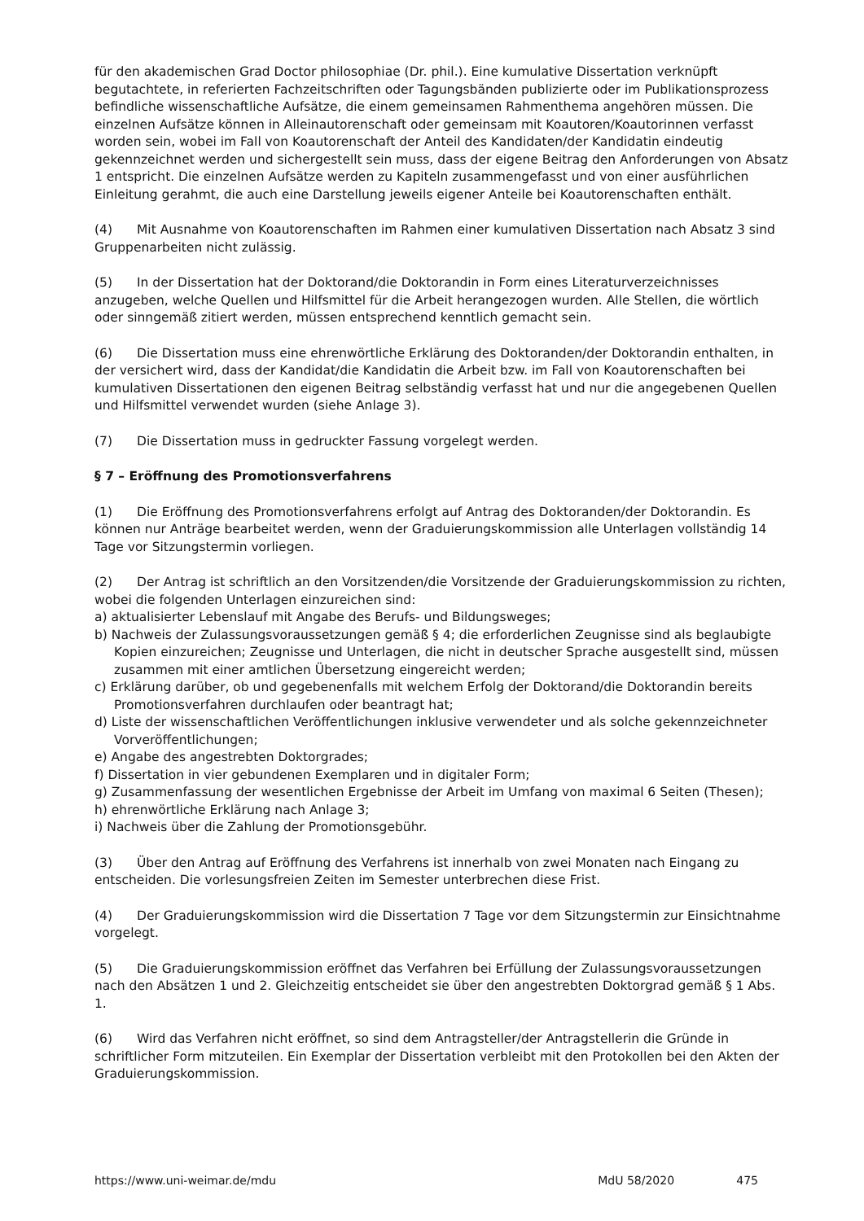für den akademischen Grad Doctor philosophiae (Dr. phil.). Eine kumulative Dissertation verknüpft begutachtete, in referierten Fachzeitschriften oder Tagungsbänden publizierte oder im Publikationsprozess befindliche wissenschaftliche Aufsätze, die einem gemeinsamen Rahmenthema angehören müssen. Die einzelnen Aufsätze können in Alleinautorenschaft oder gemeinsam mit Koautoren/Koautorinnen verfasst worden sein, wobei im Fall von Koautorenschaft der Anteil des Kandidaten/der Kandidatin eindeutig gekennzeichnet werden und sichergestellt sein muss, dass der eigene Beitrag den Anforderungen von Absatz 1 entspricht. Die einzelnen Aufsätze werden zu Kapiteln zusammengefasst und von einer ausführlichen Einleitung gerahmt, die auch eine Darstellung jeweils eigener Anteile bei Koautorenschaften enthält.
(4) Mit Ausnahme von Koautorenschaften im Rahmen einer kumulativen Dissertation nach Absatz 3 sind Gruppenarbeiten nicht zulässig.
(5) In der Dissertation hat der Doktorand/die Doktorandin in Form eines Literaturverzeichnisses anzugeben, welche Quellen und Hilfsmittel für die Arbeit herangezogen wurden. Alle Stellen, die wörtlich oder sinngemäß zitiert werden, müssen entsprechend kenntlich gemacht sein.
(6) Die Dissertation muss eine ehrenwörtliche Erklärung des Doktoranden/der Doktorandin enthalten, in der versichert wird, dass der Kandidat/die Kandidatin die Arbeit bzw. im Fall von Koautorenschaften bei kumulativen Dissertationen den eigenen Beitrag selbständig verfasst hat und nur die angegebenen Quellen und Hilfsmittel verwendet wurden (siehe Anlage 3).
(7) Die Dissertation muss in gedruckter Fassung vorgelegt werden.
§ 7 – Eröffnung des Promotionsverfahrens
(1) Die Eröffnung des Promotionsverfahrens erfolgt auf Antrag des Doktoranden/der Doktorandin. Es können nur Anträge bearbeitet werden, wenn der Graduierungskommission alle Unterlagen vollständig 14 Tage vor Sitzungstermin vorliegen.
(2) Der Antrag ist schriftlich an den Vorsitzenden/die Vorsitzende der Graduierungskommission zu richten, wobei die folgenden Unterlagen einzureichen sind:
a) aktualisierter Lebenslauf mit Angabe des Berufs- und Bildungsweges;
b) Nachweis der Zulassungsvoraussetzungen gemäß § 4; die erforderlichen Zeugnisse sind als beglaubigte Kopien einzureichen; Zeugnisse und Unterlagen, die nicht in deutscher Sprache ausgestellt sind, müssen zusammen mit einer amtlichen Übersetzung eingereicht werden;
c) Erklärung darüber, ob und gegebenenfalls mit welchem Erfolg der Doktorand/die Doktorandin bereits Promotionsverfahren durchlaufen oder beantragt hat;
d) Liste der wissenschaftlichen Veröffentlichungen inklusive verwendeter und als solche gekennzeichneter Vorveröffentlichungen;
e) Angabe des angestrebten Doktorgrades;
f) Dissertation in vier gebundenen Exemplaren und in digitaler Form;
g) Zusammenfassung der wesentlichen Ergebnisse der Arbeit im Umfang von maximal 6 Seiten (Thesen);
h) ehrenwörtliche Erklärung nach Anlage 3;
i) Nachweis über die Zahlung der Promotionsgebühr.
(3) Über den Antrag auf Eröffnung des Verfahrens ist innerhalb von zwei Monaten nach Eingang zu entscheiden. Die vorlesungsfreien Zeiten im Semester unterbrechen diese Frist.
(4) Der Graduierungskommission wird die Dissertation 7 Tage vor dem Sitzungstermin zur Einsichtnahme vorgelegt.
(5) Die Graduierungskommission eröffnet das Verfahren bei Erfüllung der Zulassungsvoraussetzungen nach den Absätzen 1 und 2. Gleichzeitig entscheidet sie über den angestrebten Doktorgrad gemäß § 1 Abs. 1.
(6) Wird das Verfahren nicht eröffnet, so sind dem Antragsteller/der Antragstellerin die Gründe in schriftlicher Form mitzuteilen. Ein Exemplar der Dissertation verbleibt mit den Protokollen bei den Akten der Graduierungskommission.
https://www.uni-weimar.de/mdu MdU 58/2020 475